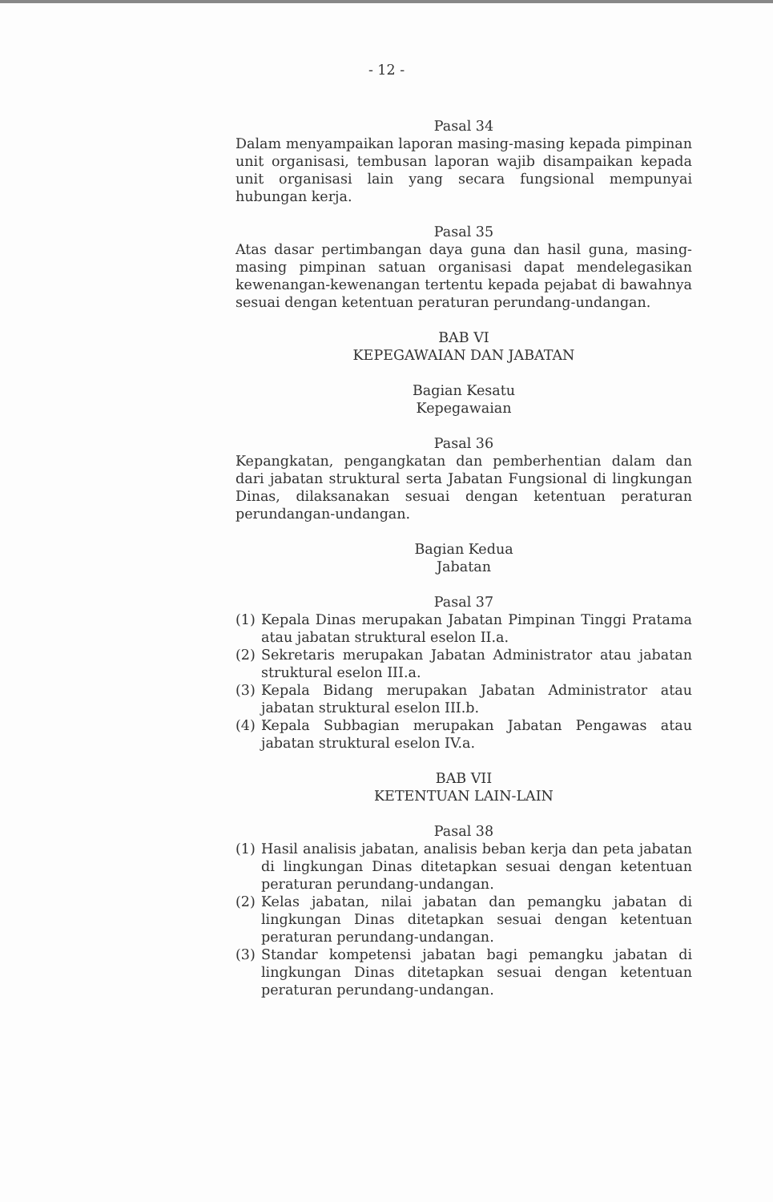- 12 -
Pasal 34
Dalam menyampaikan laporan masing-masing kepada pimpinan unit organisasi, tembusan laporan wajib disampaikan kepada unit organisasi lain yang secara fungsional mempunyai hubungan kerja.
Pasal 35
Atas dasar pertimbangan daya guna dan hasil guna, masing-masing pimpinan satuan organisasi dapat mendelegasikan kewenangan-kewenangan tertentu kepada pejabat di bawahnya sesuai dengan ketentuan peraturan perundang-undangan.
BAB VI
KEPEGAWAIAN DAN JABATAN
Bagian Kesatu
Kepegawaian
Pasal 36
Kepangkatan, pengangkatan dan pemberhentian dalam dan dari jabatan struktural serta Jabatan Fungsional di lingkungan Dinas, dilaksanakan sesuai dengan ketentuan peraturan perundangan-undangan.
Bagian Kedua
Jabatan
Pasal 37
(1) Kepala Dinas merupakan Jabatan Pimpinan Tinggi Pratama atau jabatan struktural eselon II.a.
(2) Sekretaris merupakan Jabatan Administrator atau jabatan struktural eselon III.a.
(3) Kepala Bidang merupakan Jabatan Administrator atau jabatan struktural eselon III.b.
(4) Kepala Subbagian merupakan Jabatan Pengawas atau jabatan struktural eselon IV.a.
BAB VII
KETENTUAN LAIN-LAIN
Pasal 38
(1) Hasil analisis jabatan, analisis beban kerja dan peta jabatan di lingkungan Dinas ditetapkan sesuai dengan ketentuan peraturan perundang-undangan.
(2) Kelas jabatan, nilai jabatan dan pemangku jabatan di lingkungan Dinas ditetapkan sesuai dengan ketentuan peraturan perundang-undangan.
(3) Standar kompetensi jabatan bagi pemangku jabatan di lingkungan Dinas ditetapkan sesuai dengan ketentuan peraturan perundang-undangan.